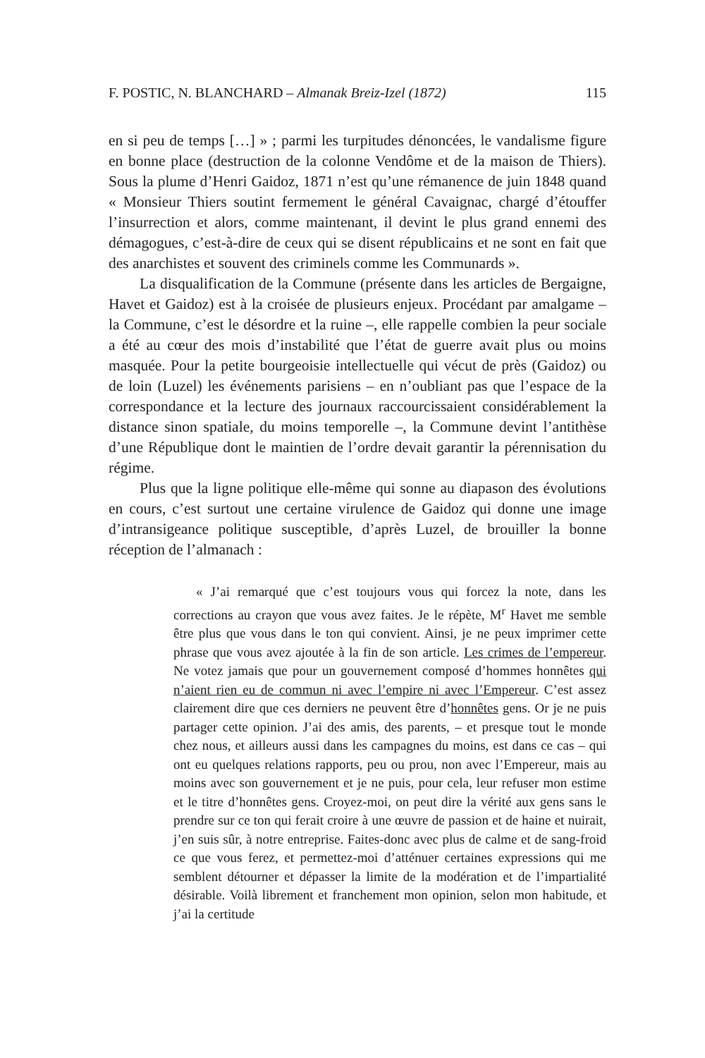F. POSTIC, N. BLANCHARD – Almanak Breiz-Izel (1872) 115
en si peu de temps […] » ; parmi les turpitudes dénoncées, le vandalisme figure en bonne place (destruction de la colonne Vendôme et de la maison de Thiers). Sous la plume d’Henri Gaidoz, 1871 n’est qu’une rémanence de juin 1848 quand « Monsieur Thiers soutint fermement le général Cavaignac, chargé d’étouffer l’insurrection et alors, comme maintenant, il devint le plus grand ennemi des démagogues, c’est-à-dire de ceux qui se disent républicains et ne sont en fait que des anarchistes et souvent des criminels comme les Communards ».
La disqualification de la Commune (présente dans les articles de Bergaigne, Havet et Gaidoz) est à la croisée de plusieurs enjeux. Procédant par amalgame – la Commune, c’est le désordre et la ruine –, elle rappelle combien la peur sociale a été au cœur des mois d’instabilité que l’état de guerre avait plus ou moins masquée. Pour la petite bourgeoisie intellectuelle qui vécut de près (Gaidoz) ou de loin (Luzel) les événements parisiens – en n’oubliant pas que l’espace de la correspondance et la lecture des journaux raccourcissaient considérablement la distance sinon spatiale, du moins temporelle –, la Commune devint l’antithèse d’une République dont le maintien de l’ordre devait garantir la pérennisation du régime.
Plus que la ligne politique elle-même qui sonne au diapason des évolutions en cours, c’est surtout une certaine virulence de Gaidoz qui donne une image d’intransigeance politique susceptible, d’après Luzel, de brouiller la bonne réception de l’almanach :
« J’ai remarqué que c’est toujours vous qui forcez la note, dans les corrections au crayon que vous avez faites. Je le répète, M<sup>r</sup> Havet me semble être plus que vous dans le ton qui convient. Ainsi, je ne peux imprimer cette phrase que vous avez ajoutée à la fin de son article. Les crimes de l’empereur. Ne votez jamais que pour un gouvernement composé d’hommes honnêtes qui n’aient rien eu de commun ni avec l’empire ni avec l’Empereur. C’est assez clairement dire que ces derniers ne peuvent être d’honnêtes gens. Or je ne puis partager cette opinion. J’ai des amis, des parents, – et presque tout le monde chez nous, et ailleurs aussi dans les campagnes du moins, est dans ce cas – qui ont eu quelques relations rapports, peu ou prou, non avec l’Empereur, mais au moins avec son gouvernement et je ne puis, pour cela, leur refuser mon estime et le titre d’honnêtes gens. Croyez-moi, on peut dire la vérité aux gens sans le prendre sur ce ton qui ferait croire à une œuvre de passion et de haine et nuirait, j’en suis sûr, à notre entreprise. Faites-donc avec plus de calme et de sang-froid ce que vous ferez, et permettez-moi d’atténuer certaines expressions qui me semblent détourner et dépasser la limite de la modération et de l’impartialité désirable. Voilà librement et franchement mon opinion, selon mon habitude, et j’ai la certitude